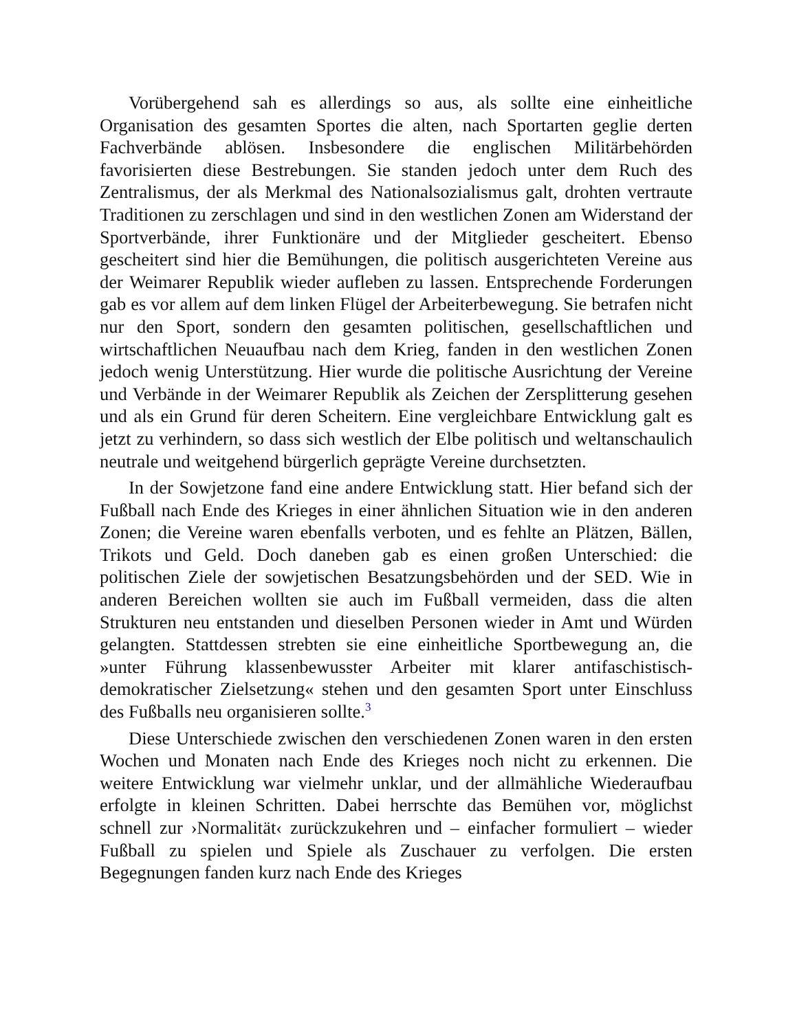Vorübergehend sah es allerdings so aus, als sollte eine einheitliche Organisation des gesamten Sportes die alten, nach Sportarten geglie derten Fachverbände ablösen. Insbesondere die englischen Militärbehörden favorisierten diese Bestrebungen. Sie standen jedoch unter dem Ruch des Zentralismus, der als Merkmal des Nationalsozialismus galt, drohten vertraute Traditionen zu zerschlagen und sind in den westlichen Zonen am Widerstand der Sportverbände, ihrer Funktionäre und der Mitglieder gescheitert. Ebenso gescheitert sind hier die Bemühungen, die politisch ausgerichteten Vereine aus der Weimarer Republik wieder aufleben zu lassen. Entsprechende Forderungen gab es vor allem auf dem linken Flügel der Arbeiterbewegung. Sie betrafen nicht nur den Sport, sondern den gesamten politischen, gesellschaftlichen und wirtschaftlichen Neuaufbau nach dem Krieg, fanden in den westlichen Zonen jedoch wenig Unterstützung. Hier wurde die politische Ausrichtung der Vereine und Verbände in der Weimarer Republik als Zeichen der Zersplitterung gesehen und als ein Grund für deren Scheitern. Eine vergleichbare Entwicklung galt es jetzt zu verhindern, so dass sich westlich der Elbe politisch und weltanschaulich neutrale und weitgehend bürgerlich geprägte Vereine durchsetzten.
In der Sowjetzone fand eine andere Entwicklung statt. Hier befand sich der Fußball nach Ende des Krieges in einer ähnlichen Situation wie in den anderen Zonen; die Vereine waren ebenfalls verboten, und es fehlte an Plätzen, Bällen, Trikots und Geld. Doch daneben gab es einen großen Unterschied: die politischen Ziele der sowjetischen Besatzungsbehörden und der SED. Wie in anderen Bereichen wollten sie auch im Fußball vermeiden, dass die alten Strukturen neu entstanden und dieselben Personen wieder in Amt und Würden gelangten. Stattdessen strebten sie eine einheitliche Sportbewegung an, die »unter Führung klassenbewusster Arbeiter mit klarer antifaschistisch-demokratischer Zielsetzung« stehen und den gesamten Sport unter Einschluss des Fußballs neu organisieren sollte.<sup>3</sup>
Diese Unterschiede zwischen den verschiedenen Zonen waren in den ersten Wochen und Monaten nach Ende des Krieges noch nicht zu erkennen. Die weitere Entwicklung war vielmehr unklar, und der allmähliche Wiederaufbau erfolgte in kleinen Schritten. Dabei herrschte das Bemühen vor, möglichst schnell zur ›Normalität‹ zurückzukehren und – einfacher formuliert – wieder Fußball zu spielen und Spiele als Zuschauer zu verfolgen. Die ersten Begegnungen fanden kurz nach Ende des Krieges